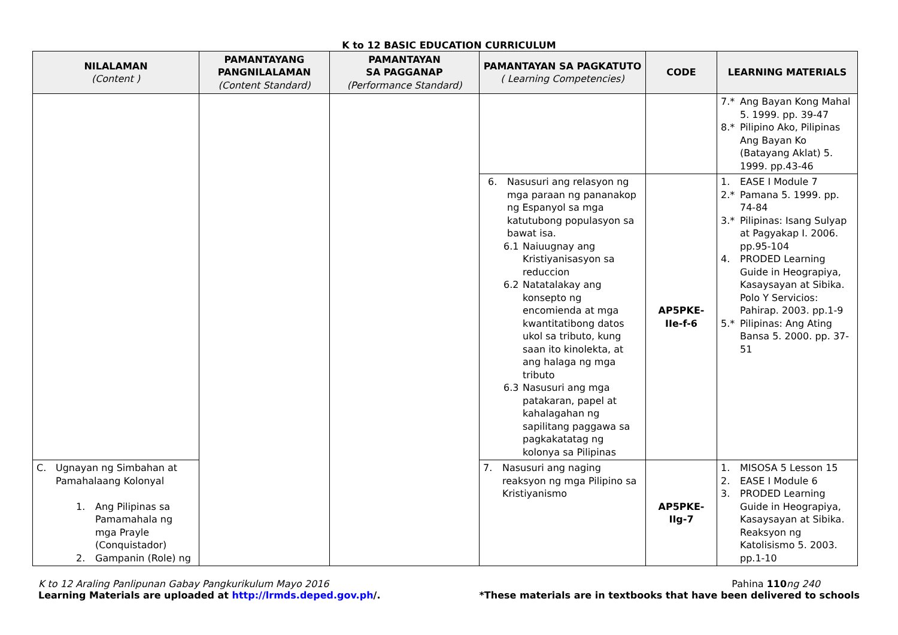K to 12 BASIC EDUCATION CURRICULUM
| NILALAMAN (Content ) | PAMANTAYANG PANGNILALAMAN (Content Standard) | PAMANTAYAN SA PAGGANAP (Performance Standard) | PAMANTAYAN SA PAGKATUTO ( Learning Competencies) | CODE | LEARNING MATERIALS |
| --- | --- | --- | --- | --- | --- |
| | | | | | 7.* Ang Bayan Kong Mahal 5. 1999. pp. 39-47 8.* Pilipino Ako, Pilipinas Ang Bayan Ko (Batayang Aklat) 5. 1999. pp.43-46 |
| | | | 6. Nasusuri ang relasyon ng mga paraan ng pananakop ng Espanyol sa mga katutubong populasyon sa bawat isa. 6.1 Naiuugnay ang Kristiyanisasyon sa reduccion 6.2 Natatalakay ang konsepto ng encomienda at mga kwantitatibong datos ukol sa tributo, kung saan ito kinolekta, at ang halaga ng mga tributo 6.3 Nasusuri ang mga patakaran, papel at kahalagahan ng sapilitang paggawa sa pagkakatatag ng kolonya sa Pilipinas | AP5PKE- IIe-f-6 | 1. EASE I Module 7 2.* Pamana 5. 1999. pp. 74-84 3.* Pilipinas: Isang Sulyap at Pagyakap I. 2006. pp.95-104 4. PRODED Learning Guide in Heograpiya, Kasaysayan at Sibika. Polo Y Servicios: Pahirap. 2003. pp.1-9 5.* Pilipinas: Ang Ating Bansa 5. 2000. pp. 37-51 |
| C. Ugnayan ng Simbahan at Pamahalaang Kolonyal 1. Ang Pilipinas sa Pamamahala ng mga Prayle (Conquistador) 2. Gampanin (Role) ng | | | 7. Nasusuri ang naging reaksyon ng mga Pilipino sa Kristiyanismo | AP5PKE- IIg-7 | 1. MISOSA 5 Lesson 15 2. EASE I Module 6 3. PRODED Learning Guide in Heograpiya, Kasaysayan at Sibika. Reaksyon ng Katolisismo 5. 2003. pp.1-10 |
K to 12 Araling Panlipunan Gabay Pangkurikulum Mayo 2016
Learning Materials are uploaded at http://lrmds.deped.gov.ph/.
Pahina 110 ng 240
*These materials are in textbooks that have been delivered to schools